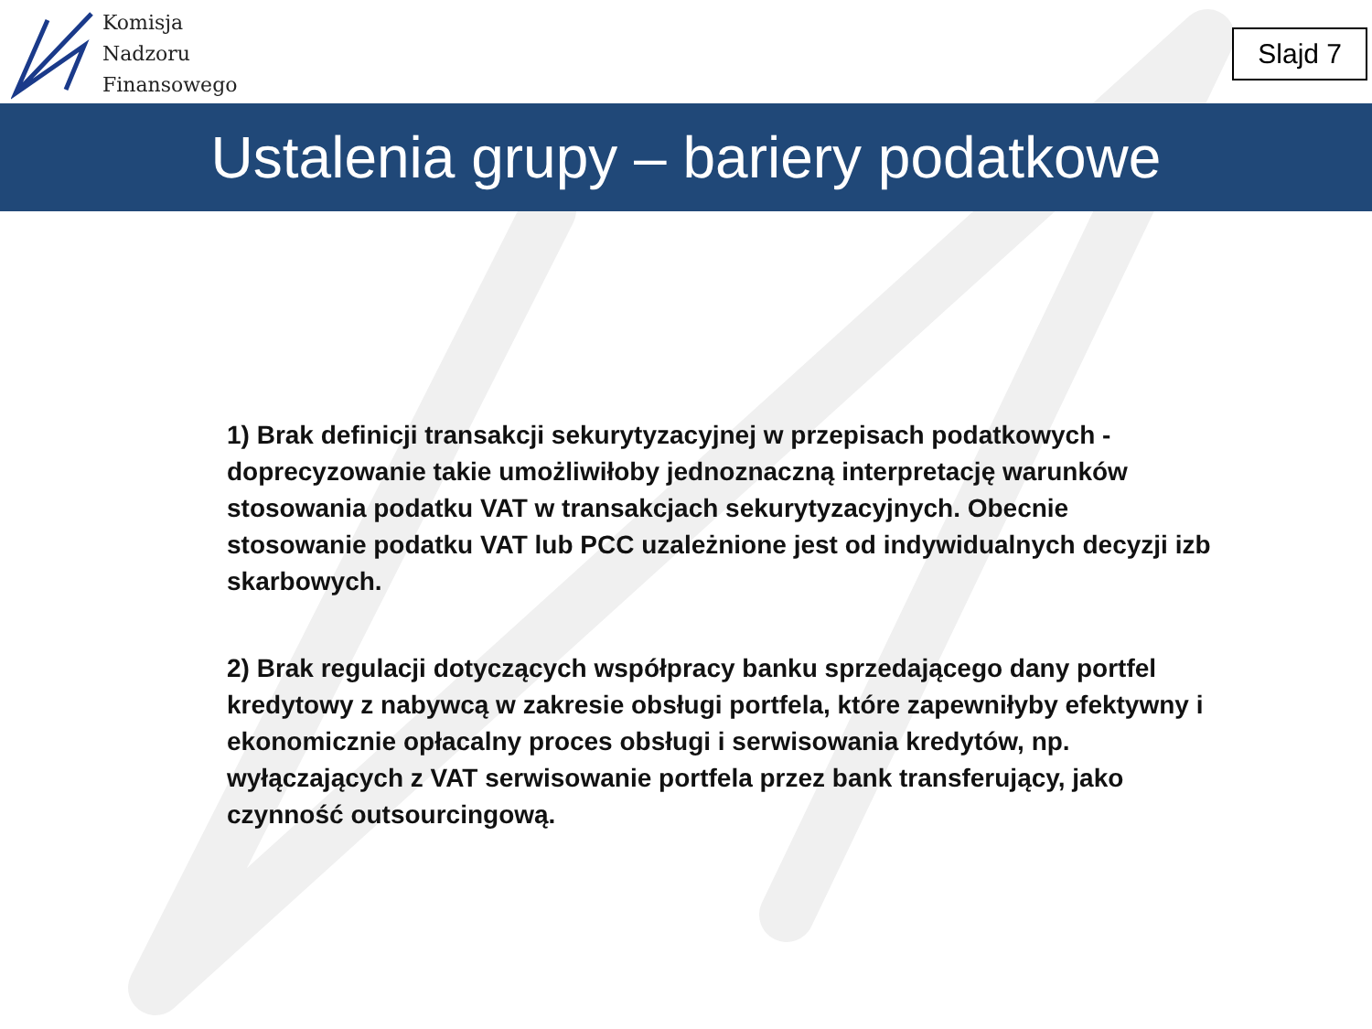Komisja
Nadzoru
Finansowego
Slajd 7
Ustalenia grupy – bariery podatkowe
1) Brak definicji transakcji sekurytyzacyjnej w przepisach podatkowych - doprecyzowanie takie umożliwiłoby jednoznaczną interpretację warunków stosowania podatku VAT w transakcjach sekurytyzacyjnych. Obecnie stosowanie podatku VAT lub PCC uzależnione jest od indywidualnych decyzji izb skarbowych.
2) Brak regulacji dotyczących współpracy banku sprzedającego dany portfel kredytowy z nabywcą w zakresie obsługi portfela, które zapewniłyby efektywny i ekonomicznie opłacalny proces obsługi i serwisowania kredytów, np. wyłączających z VAT serwisowanie portfela przez bank transferujący, jako czynność outsourcingową.